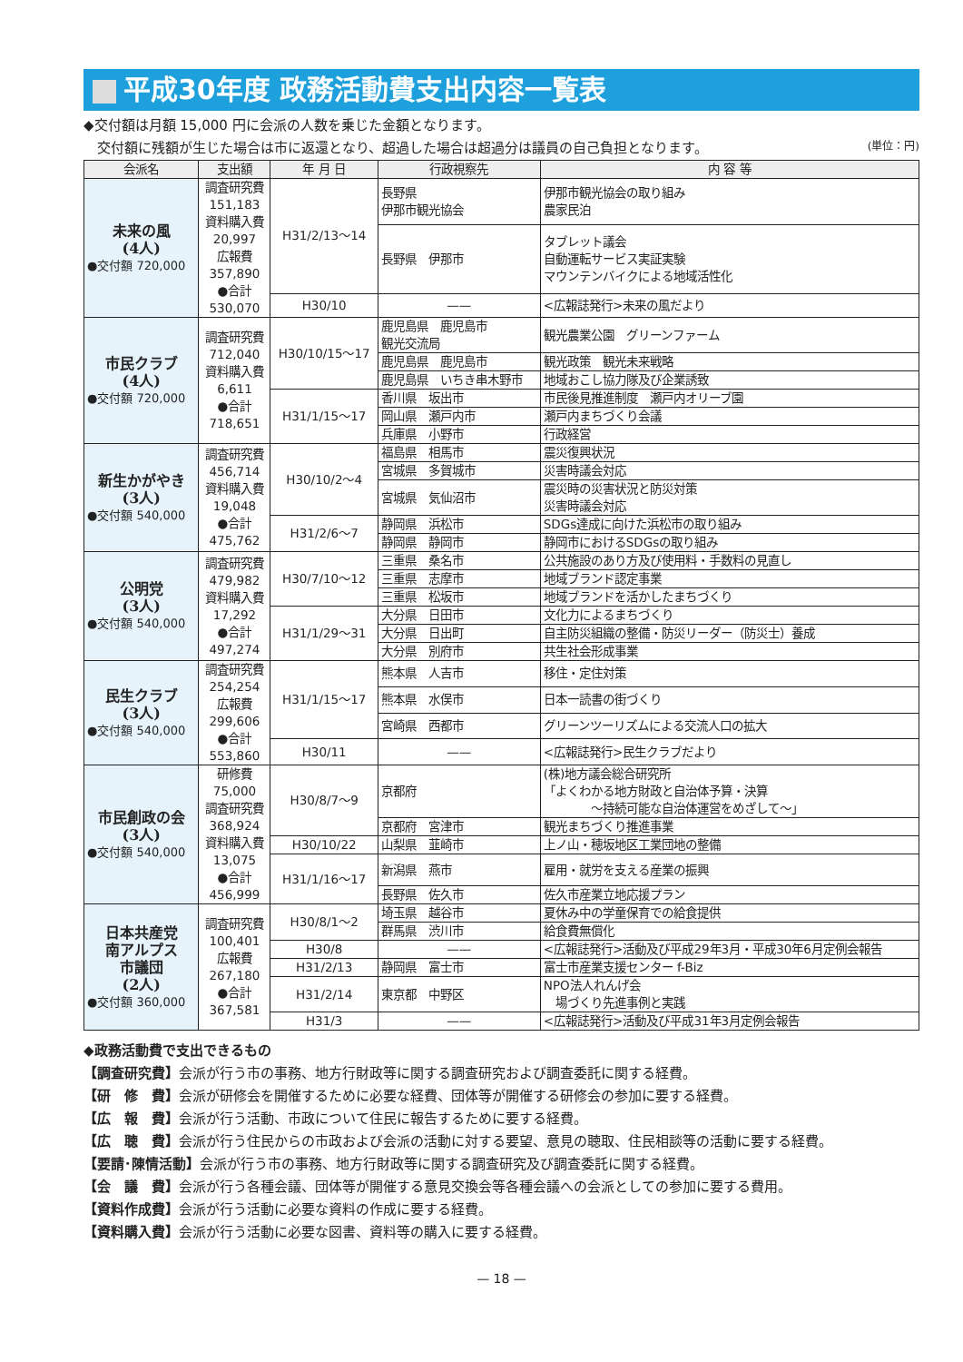平成30年度 政務活動費支出内容一覧表
◆交付額は月額 15,000 円に会派の人数を乗じた金額となります。
　交付額に残額が生じた場合は市に返還となり、超過した場合は超過分は議員の自己負担となります。 (単位：円)
| 会派名 | 支出額 | 年 月 日 | 行政視察先 | 内 容 等 |
| --- | --- | --- | --- | --- |
| 未来の風 (4人) ●交付額 720,000 | 調査研究費 151,183 資料購入費 20,997 広報費 357,890 ●合計 530,070 | H31/2/13〜14 | 長野県 伊那市観光協会 | 伊那市観光協会の取り組み 農家民泊 |
| | | | 長野県 伊那市 | タブレット議会 自動運転サービス実証実験 マウンテンバイクによる地域活性化 |
| | | H30/10 | —— | <広報誌発行>未来の風だより |
| 市民クラブ (4人) ●交付額 720,000 | 調査研究費 712,040 資料購入費 6,611 ●合計 718,651 | H30/10/15〜17 | 鹿児島県 鹿児島市 観光交流局 | 観光農業公園 グリーンファーム |
| | | | 鹿児島県 鹿児島市 | 観光政策 観光未来戦略 |
| | | | 鹿児島県 いちき串木野市 | 地域おこし協力隊及び企業誘致 |
| | | H31/1/15〜17 | 香川県 坂出市 | 市民後見推進制度 瀬戸内オリーブ園 |
| | | | 岡山県 瀬戸内市 | 瀬戸内まちづくり会議 |
| | | | 兵庫県 小野市 | 行政経営 |
| 新生かがやき (3人) ●交付額 540,000 | 調査研究費 456,714 資料購入費 19,048 ●合計 475,762 | H30/10/2〜4 | 福島県 相馬市 | 震災復興状況 |
| | | | 宮城県 多賀城市 | 災害時議会対応 |
| | | | 宮城県 気仙沼市 | 震災時の災害状況と防災対策 災害時議会対応 |
| | | H31/2/6〜7 | 静岡県 浜松市 | SDGs達成に向けた浜松市の取り組み |
| | | | 静岡県 静岡市 | 静岡市におけるSDGsの取り組み |
| 公明党 (3人) ●交付額 540,000 | 調査研究費 479,982 資料購入費 17,292 ●合計 497,274 | H30/7/10〜12 | 三重県 桑名市 | 公共施設のあり方及び使用料・手数料の見直し |
| | | | 三重県 志摩市 | 地域ブランド認定事業 |
| | | | 三重県 松坂市 | 地域ブランドを活かしたまちづくり |
| | | H31/1/29〜31 | 大分県 日田市 | 文化力によるまちづくり |
| | | | 大分県 日出町 | 自主防災組織の整備・防災リーダー（防災士）養成 |
| | | | 大分県 別府市 | 共生社会形成事業 |
| 民生クラブ (3人) ●交付額 540,000 | 調査研究費 254,254 広報費 299,606 ●合計 553,860 | H31/1/15〜17 | 熊本県 人吉市 | 移住・定住対策 |
| | | | 熊本県 水俣市 | 日本一読書の街づくり |
| | | | 宮崎県 西都市 | グリーンツーリズムによる交流人口の拡大 |
| | | H30/11 | —— | <広報誌発行>民生クラブだより |
| 市民創政の会 (3人) ●交付額 540,000 | 研修費 75,000 調査研究費 368,924 資料購入費 13,075 ●合計 456,999 | H30/8/7〜9 | 京都府 | (株)地方議会総合研究所 「よくわかる地方財政と自治体予算・決算 〜持続可能な自治体運営をめざして〜」 |
| | | | 京都府 宮津市 | 観光まちづくり推進事業 |
| | | H30/10/22 | 山梨県 韮崎市 | 上ノ山・穂坂地区工業団地の整備 |
| | | H31/1/16〜17 | 新潟県 燕市 | 雇用・就労を支える産業の振興 |
| | | | 長野県 佐久市 | 佐久市産業立地応援プラン |
| 日本共産党 南アルプス 市議団 (2人) ●交付額 360,000 | 調査研究費 100,401 広報費 267,180 ●合計 367,581 | H30/8/1〜2 | 埼玉県 越谷市 | 夏休み中の学童保育での給食提供 |
| | | | 群馬県 渋川市 | 給食費無償化 |
| | | H30/8 | —— | <広報誌発行>活動及び平成29年3月・平成30年6月定例会報告 |
| | | H31/2/13 | 静岡県 富士市 | 富士市産業支援センター f-Biz |
| | | H31/2/14 | 東京都 中野区 | NPO法人れんげ会 場づくり先進事例と実践 |
| | | H31/3 | —— | <広報誌発行>活動及び平成31年3月定例会報告 |
◆政務活動費で支出できるもの
【調査研究費】会派が行う市の事務、地方行財政等に関する調査研究および調査委託に関する経費。
【研　修　費】会派が研修会を開催するために必要な経費、団体等が開催する研修会の参加に要する経費。
【広　報　費】会派が行う活動、市政について住民に報告するために要する経費。
【広　聴　費】会派が行う住民からの市政および会派の活動に対する要望、意見の聴取、住民相談等の活動に要する経費。
【要請･陳情活動】会派が行う市の事務、地方行財政等に関する調査研究及び調査委託に関する経費。
【会　議　費】会派が行う各種会議、団体等が開催する意見交換会等各種会議への会派としての参加に要する費用。
【資料作成費】会派が行う活動に必要な資料の作成に要する経費。
【資料購入費】会派が行う活動に必要な図書、資料等の購入に要する経費。
— 18 —